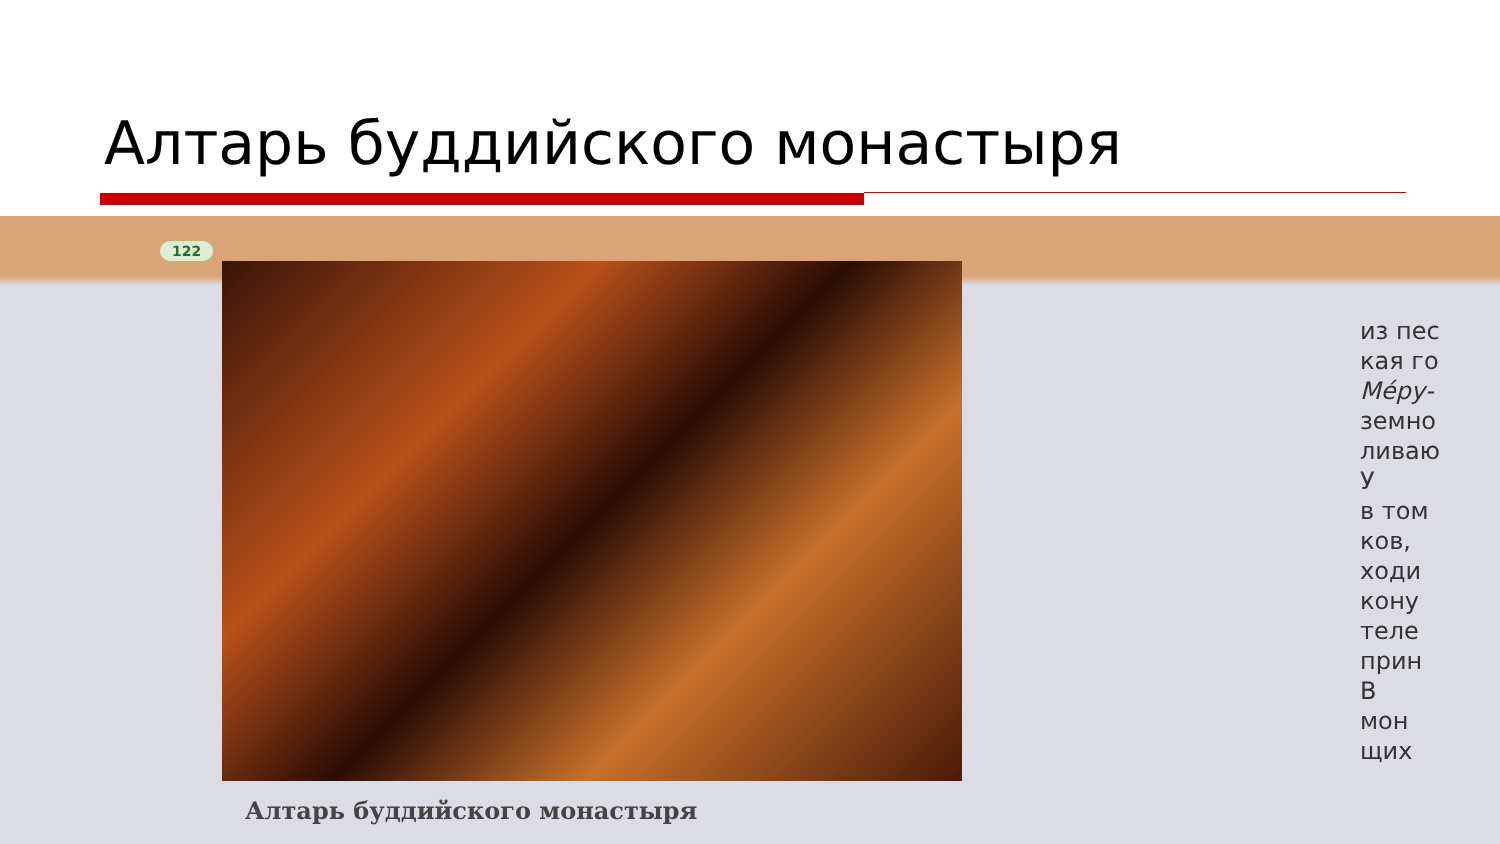Алтарь буддийского монастыря
122
Алтарь буддийского монастыря
из пес
кая го
Méру-
земно
ливаю
У
в том
ков,
ходи
кону
теле
прин
В
мон
щих